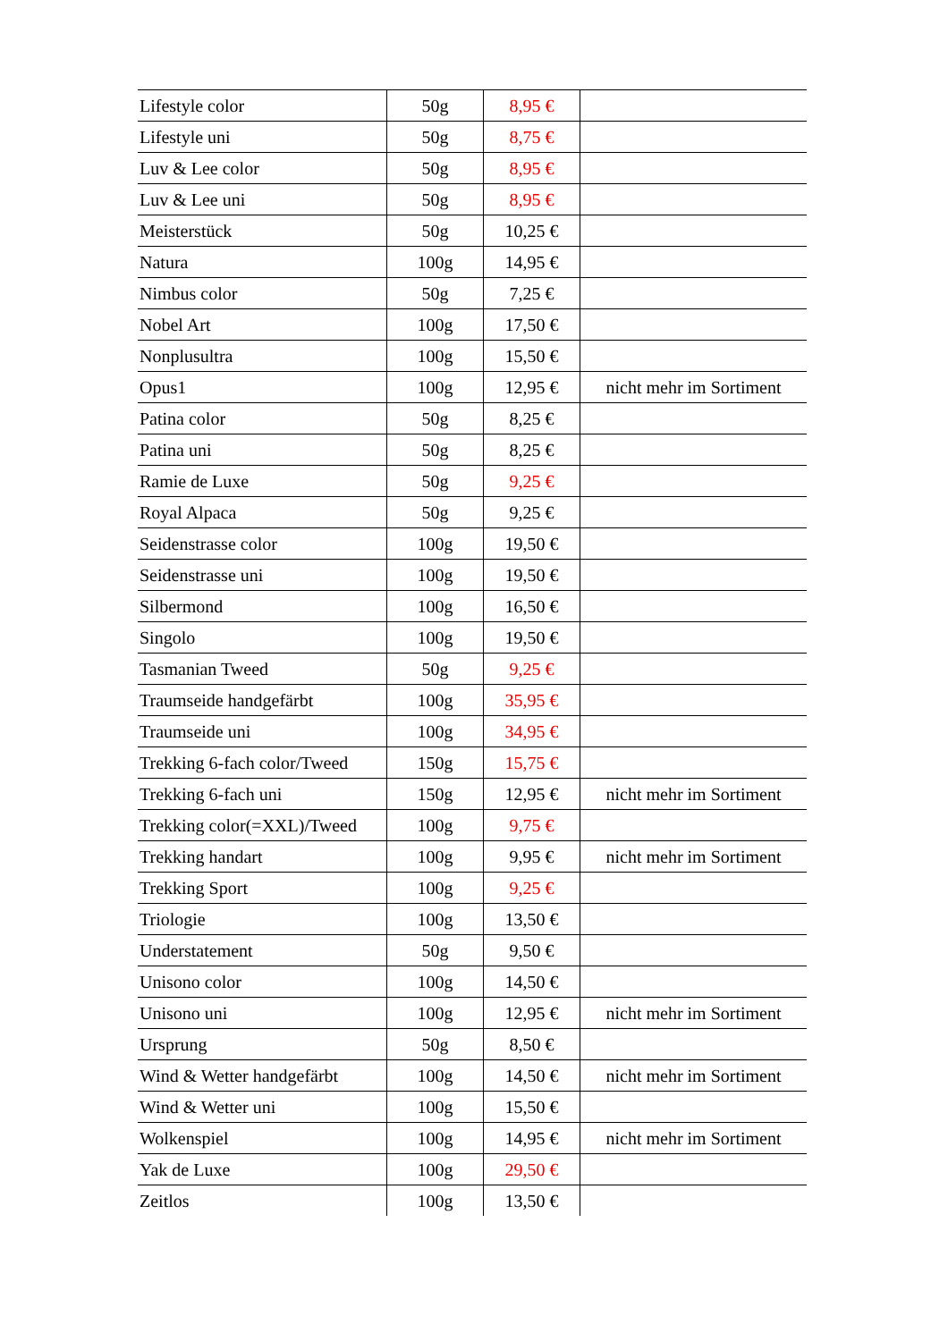| Lifestyle color | 50g | 8,95 € | |
| Lifestyle uni | 50g | 8,75 € | |
| Luv & Lee color | 50g | 8,95 € | |
| Luv & Lee uni | 50g | 8,95 € | |
| Meisterstück | 50g | 10,25 € | |
| Natura | 100g | 14,95 € | |
| Nimbus color | 50g | 7,25 € | |
| Nobel Art | 100g | 17,50 € | |
| Nonplusultra | 100g | 15,50 € | |
| Opus1 | 100g | 12,95 € | nicht mehr im Sortiment |
| Patina color | 50g | 8,25 € | |
| Patina uni | 50g | 8,25 € | |
| Ramie de Luxe | 50g | 9,25 € | |
| Royal Alpaca | 50g | 9,25 € | |
| Seidenstrasse color | 100g | 19,50 € | |
| Seidenstrasse uni | 100g | 19,50 € | |
| Silbermond | 100g | 16,50 € | |
| Singolo | 100g | 19,50 € | |
| Tasmanian Tweed | 50g | 9,25 € | |
| Traumseide handgefärbt | 100g | 35,95 € | |
| Traumseide uni | 100g | 34,95 € | |
| Trekking 6-fach color/Tweed | 150g | 15,75 € | |
| Trekking 6-fach uni | 150g | 12,95 € | nicht mehr im Sortiment |
| Trekking color(=XXL)/Tweed | 100g | 9,75 € | |
| Trekking handart | 100g | 9,95 € | nicht mehr im Sortiment |
| Trekking Sport | 100g | 9,25 € | |
| Triologie | 100g | 13,50 € | |
| Understatement | 50g | 9,50 € | |
| Unisono color | 100g | 14,50 € | |
| Unisono uni | 100g | 12,95 € | nicht mehr im Sortiment |
| Ursprung | 50g | 8,50 € | |
| Wind & Wetter handgefärbt | 100g | 14,50 € | nicht mehr im Sortiment |
| Wind & Wetter uni | 100g | 15,50 € | |
| Wolkenspiel | 100g | 14,95 € | nicht mehr im Sortiment |
| Yak de Luxe | 100g | 29,50 € | |
| Zeitlos | 100g | 13,50 € | |